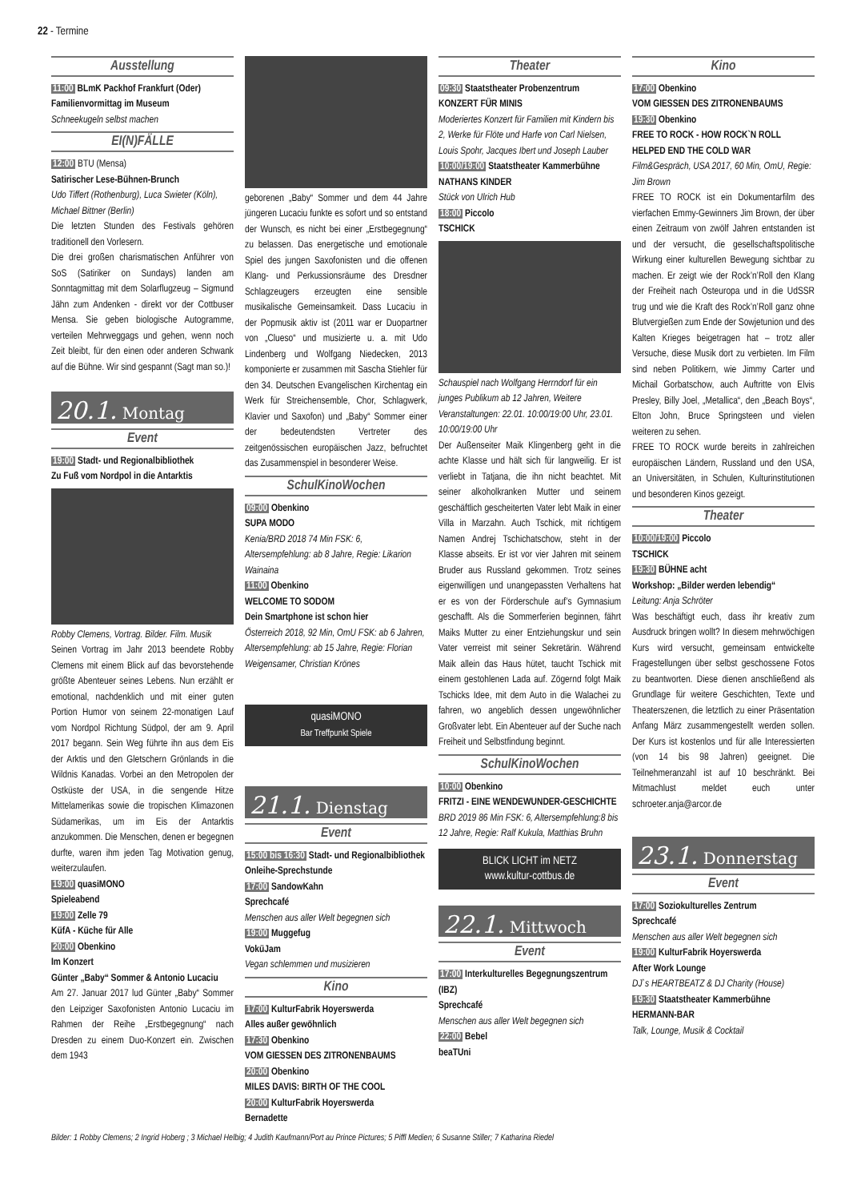22 - Termine
Ausstellung
11:00 BLmK Packhof Frankfurt (Oder)
Familienvormittag im Museum
Schneekugeln selbst machen
EI(N)FÄLLE
12:00 BTU (Mensa)
Satirischer Lese-Bühnen-Brunch
Udo Tiffert (Rothenburg), Luca Swieter (Köln), Michael Bittner (Berlin)
Die letzten Stunden des Festivals gehören traditionell den Vorlesern.
Die drei großen charismatischen Anführer von SoS (Satiriker on Sundays) landen am Sonntagmittag mit dem Solarflugzeug – Sigmund Jähn zum Andenken - direkt vor der Cottbuser Mensa. Sie geben biologische Autogramme, verteilen Mehrweggags und gehen, wenn noch Zeit bleibt, für den einen oder anderen Schwank auf die Bühne. Wir sind gespannt (Sagt man so.)!
20.1. Montag
Event
19:00 Stadt- und Regionalbibliothek
Zu Fuß vom Nordpol in die Antarktis
Robby Clemens, Vortrag. Bilder. Film. Musik
Seinen Vortrag im Jahr 2013 beendete Robby Clemens mit einem Blick auf das bevorstehende größte Abenteuer seines Lebens. Nun erzählt er emotional, nachdenklich und mit einer guten Portion Humor von seinem 22-monatigen Lauf vom Nordpol Richtung Südpol, der am 9. April 2017 begann. Sein Weg führte ihn aus dem Eis der Arktis und den Gletschern Grönlands in die Wildnis Kanadas. Vorbei an den Metropolen der Ostküste der USA, in die sengende Hitze Mittelamerikas sowie die tropischen Klimazonen Südamerikas, um im Eis der Antarktis anzukommen. Die Menschen, denen er begegnen durfte, waren ihm jeden Tag Motivation genug, weiterzulaufen.
19:00 quasiMONO
Spieleabend
19:00 Zelle 79
KüfA - Küche für Alle
20:00 Obenkino
Im Konzert
Günter „Baby“ Sommer & Antonio Lucaciu
Am 27. Januar 2017 lud Günter „Baby“ Sommer den Leipziger Saxofonisten Antonio Lucaciu im Rahmen der Reihe „Erstbegegnung“ nach Dresden zu einem Duo-Konzert ein. Zwischen dem 1943
geborenen „Baby“ Sommer und dem 44 Jahre jüngeren Lucaciu funkte es sofort und so entstand der Wunsch, es nicht bei einer „Erstbegegnung“ zu belassen. Das energetische und emotionale Spiel des jungen Saxofonisten und die offenen Klang- und Perkussionsräume des Dresdner Schlagzeugers erzeugten eine sensible musikalische Gemeinsamkeit. Dass Lucaciu in der Popmusik aktiv ist (2011 war er Duopartner von „Clueso“ und musizierte u. a. mit Udo Lindenberg und Wolfgang Niedecken, 2013 komponierte er zusammen mit Sascha Stiehler für den 34. Deutschen Evangelischen Kirchentag ein Werk für Streichensemble, Chor, Schlagwerk, Klavier und Saxofon) und „Baby“ Sommer einer der bedeutendsten Vertreter des zeitgenössischen europäischen Jazz, befruchtet das Zusammenspiel in besonderer Weise.
SchulKinoWochen
09:00 Obenkino
SUPA MODO
Kenia/BRD 2018 74 Min FSK: 6, Altersempfehlung: ab 8 Jahre, Regie: Likarion Wainaina
11:00 Obenkino
WELCOME TO SODOM
Dein Smartphone ist schon hier
Österreich 2018, 92 Min, OmU FSK: ab 6 Jahren, Altersempfehlung: ab 15 Jahre, Regie: Florian Weigensamer, Christian Krönes
quasiMONO
Bar Treffpunkt Spiele
21.1. Dienstag
Event
15:00 bis 16:30 Stadt- und Regionalbibliothek
Onleihe-Sprechstunde
17:00 SandowKahn
Sprechcafé
Menschen aus aller Welt begegnen sich
19:00 Muggefug
VoküJam
Vegan schlemmen und musizieren
Kino
17:00 KulturFabrik Hoyerswerda
Alles außer gewöhnlich
17:30 Obenkino
VOM GIESSEN DES ZITRONENBAUMS
20:00 Obenkino
MILES DAVIS: BIRTH OF THE COOL
20:00 KulturFabrik Hoyerswerda
Bernadette
Theater
09:30 Staatstheater Probenzentrum
KONZERT FÜR MINIS
Moderiertes Konzert für Familien mit Kindern bis 2, Werke für Flöte und Harfe von Carl Nielsen, Louis Spohr, Jacques Ibert und Joseph Lauber
10:00/19:00 Staatstheater Kammerbühne
NATHANS KINDER
Stück von Ulrich Hub
18:00 Piccolo
TSCHICK
Schauspiel nach Wolfgang Herrndorf für ein junges Publikum ab 12 Jahren, Weitere Veranstaltungen: 22.01. 10:00/19:00 Uhr, 23.01. 10:00/19:00 Uhr
Der Außenseiter Maik Klingenberg geht in die achte Klasse und hält sich für langweilig. Er ist verliebt in Tatjana, die ihn nicht beachtet. Mit seiner alkoholkranken Mutter und seinem geschäftlich gescheiterten Vater lebt Maik in einer Villa in Marzahn. Auch Tschick, mit richtigem Namen Andrej Tschichatschow, steht in der Klasse abseits. Er ist vor vier Jahren mit seinem Bruder aus Russland gekommen. Trotz seines eigenwilligen und unangepassten Verhaltens hat er es von der Förderschule auf’s Gymnasium geschafft. Als die Sommerferien beginnen, fährt Maiks Mutter zu einer Entziehungskur und sein Vater verreist mit seiner Sekretärin. Während Maik allein das Haus hütet, taucht Tschick mit einem gestohlenen Lada auf. Zögernd folgt Maik Tschicks Idee, mit dem Auto in die Walachei zu fahren, wo angeblich dessen ungewöhnlicher Großvater lebt. Ein Abenteuer auf der Suche nach Freiheit und Selbstfindung beginnt.
SchulKinoWochen
10:00 Obenkino
FRITZI - EINE WENDEWUNDER-GESCHICHTE
BRD 2019 86 Min FSK: 6, Altersempfehlung:8 bis 12 Jahre, Regie: Ralf Kukula, Matthias Bruhn
BLICK LICHT im NETZ
www.kultur-cottbus.de
22.1. Mittwoch
Event
17:00 Interkulturelles Begegnungszentrum (IBZ)
Sprechcafé
Menschen aus aller Welt begegnen sich
22:00 Bebel
beaTUni
Kino
17:00 Obenkino
VOM GIESSEN DES ZITRONENBAUMS
19:30 Obenkino
FREE TO ROCK - HOW ROCK`N ROLL HELPED END THE COLD WAR
Film&Gespräch, USA 2017, 60 Min, OmU, Regie: Jim Brown
FREE TO ROCK ist ein Dokumentarfilm des vierfachen Emmy-Gewinners Jim Brown, der über einen Zeitraum von zwölf Jahren entstanden ist und der versucht, die gesellschaftspolitische Wirkung einer kulturellen Bewegung sichtbar zu machen. Er zeigt wie der Rock’n’Roll den Klang der Freiheit nach Osteuropa und in die UdSSR trug und wie die Kraft des Rock’n’Roll ganz ohne Blutvergießen zum Ende der Sowjetunion und des Kalten Krieges beigetragen hat – trotz aller Versuche, diese Musik dort zu verbieten. Im Film sind neben Politikern, wie Jimmy Carter und Michail Gorbatschow, auch Auftritte von Elvis Presley, Billy Joel, „Metallica“, den „Beach Boys“, Elton John, Bruce Springsteen und vielen weiteren zu sehen.
FREE TO ROCK wurde bereits in zahlreichen europäischen Ländern, Russland und den USA, an Universitäten, in Schulen, Kulturinstitutionen und besonderen Kinos gezeigt.
Theater
10:00/19:00 Piccolo
TSCHICK
19:30 BÜHNE acht
Workshop: „Bilder werden lebendig“Leitung: Anja Schröter
Was beschäftigt euch, dass ihr kreativ zum Ausdruck bringen wollt? In diesem mehrwöchigen Kurs wird versucht, gemeinsam entwickelte Fragestellungen über selbst geschossene Fotos zu beantworten. Diese dienen anschließend als Grundlage für weitere Geschichten, Texte und Theaterszenen, die letztlich zu einer Präsentation Anfang März zusammengestellt werden sollen. Der Kurs ist kostenlos und für alle Interessierten (von 14 bis 98 Jahren) geeignet. Die Teilnehmeranzahl ist auf 10 beschränkt. Bei Mitmachlust meldet euch unter schroeter.anja@arcor.de
23.1. Donnerstag
Event
17:00 Soziokulturelles Zentrum
Sprechcafé
Menschen aus aller Welt begegnen sich
19:00 KulturFabrik Hoyerswerda
After Work Lounge
DJ`s HEARTBEATZ & DJ Charity (House)
19:30 Staatstheater Kammerbühne
HERMANN-BAR
Talk, Lounge, Musik & Cocktail
Bilder: 1 Robby Clemens; 2 Ingrid Hoberg ; 3 Michael Helbig; 4 Judith Kaufmann/Port au Prince Pictures; 5 Piffl Medien; 6 Susanne Stiller; 7 Katharina Riedel